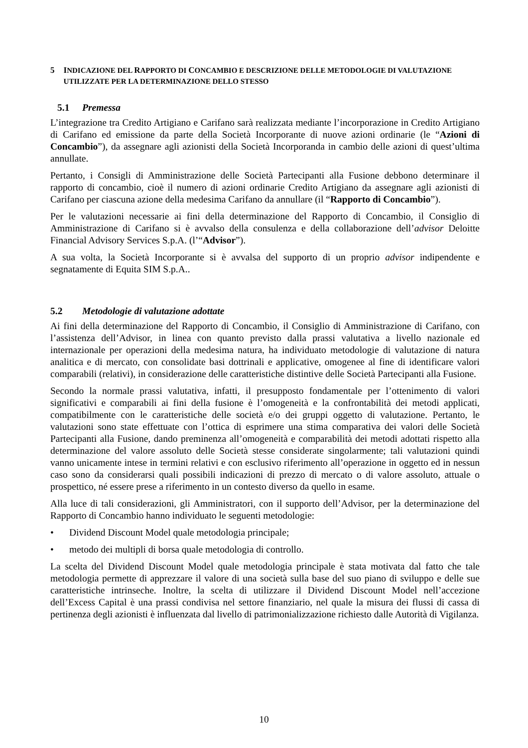5 INDICAZIONE DEL RAPPORTO DI CONCAMBIO E DESCRIZIONE DELLE METODOLOGIE DI VALUTAZIONE UTILIZZATE PER LA DETERMINAZIONE DELLO STESSO
5.1 Premessa
L’integrazione tra Credito Artigiano e Carifano sarà realizzata mediante l’incorporazione in Credito Artigiano di Carifano ed emissione da parte della Società Incorporante di nuove azioni ordinarie (le “Azioni di Concambio”), da assegnare agli azionisti della Società Incorporanda in cambio delle azioni di quest’ultima annullate.
Pertanto, i Consigli di Amministrazione delle Società Partecipanti alla Fusione debbono determinare il rapporto di concambio, cioè il numero di azioni ordinarie Credito Artigiano da assegnare agli azionisti di Carifano per ciascuna azione della medesima Carifano da annullare (il “Rapporto di Concambio”).
Per le valutazioni necessarie ai fini della determinazione del Rapporto di Concambio, il Consiglio di Amministrazione di Carifano si è avvalso della consulenza e della collaborazione dell’advisor Deloitte Financial Advisory Services S.p.A. (l’“Advisor”).
A sua volta, la Società Incorporante si è avvalsa del supporto di un proprio advisor indipendente e segnatamente di Equita SIM S.p.A..
5.2 Metodologie di valutazione adottate
Ai fini della determinazione del Rapporto di Concambio, il Consiglio di Amministrazione di Carifano, con l’assistenza dell’Advisor, in linea con quanto previsto dalla prassi valutativa a livello nazionale ed internazionale per operazioni della medesima natura, ha individuato metodologie di valutazione di natura analitica e di mercato, con consolidate basi dottrinali e applicative, omogenee al fine di identificare valori comparabili (relativi), in considerazione delle caratteristiche distintive delle Società Partecipanti alla Fusione.
Secondo la normale prassi valutativa, infatti, il presupposto fondamentale per l’ottenimento di valori significativi e comparabili ai fini della fusione è l’omogeneità e la confrontabilità dei metodi applicati, compatibilmente con le caratteristiche delle società e/o dei gruppi oggetto di valutazione. Pertanto, le valutazioni sono state effettuate con l’ottica di esprimere una stima comparativa dei valori delle Società Partecipanti alla Fusione, dando preminenza all’omogeneità e comparabilità dei metodi adottati rispetto alla determinazione del valore assoluto delle Società stesse considerate singolarmente; tali valutazioni quindi vanno unicamente intese in termini relativi e con esclusivo riferimento all’operazione in oggetto ed in nessun caso sono da considerarsi quali possibili indicazioni di prezzo di mercato o di valore assoluto, attuale o prospettico, né essere prese a riferimento in un contesto diverso da quello in esame.
Alla luce di tali considerazioni, gli Amministratori, con il supporto dell’Advisor, per la determinazione del Rapporto di Concambio hanno individuato le seguenti metodologie:
• Dividend Discount Model quale metodologia principale;
• metodo dei multipli di borsa quale metodologia di controllo.
La scelta del Dividend Discount Model quale metodologia principale è stata motivata dal fatto che tale metodologia permette di apprezzare il valore di una società sulla base del suo piano di sviluppo e delle sue caratteristiche intrinseche. Inoltre, la scelta di utilizzare il Dividend Discount Model nell’accezione dell’Excess Capital è una prassi condivisa nel settore finanziario, nel quale la misura dei flussi di cassa di pertinenza degli azionisti è influenzata dal livello di patrimonializzazione richiesto dalle Autorità di Vigilanza.
10